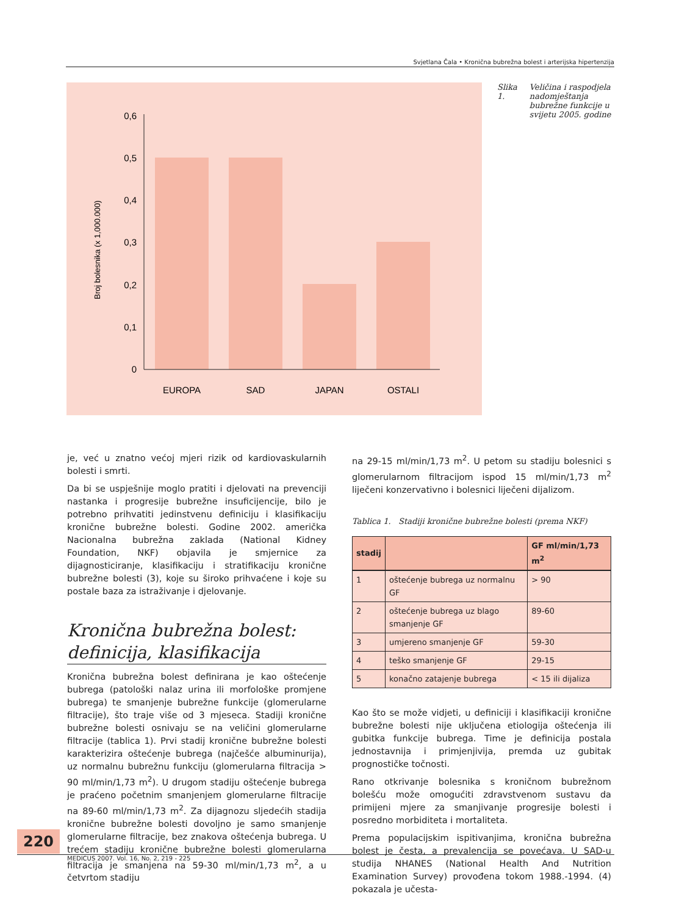Svjetlana Čala • Kronična bubrežna bolest i arterijska hipertenzija
Broj bolesnika (x 1,000.000)
0,6
0,5
0,4
0,3
0,2
0,1
0
EUROPA
SAD
JAPAN
OSTALI
Slika 1. Veličina i raspodjela nadomještanja bubrežne funkcije u svijetu 2005. godine
je, već u znatno većoj mjeri rizik od kardiovaskularnih bolesti i smrti.
Da bi se uspješnije moglo pratiti i djelovati na prevenciji nastanka i progresije bubrežne insuficijencije, bilo je potrebno prihvatiti jedinstvenu definiciju i klasifikaciju kronične bubrežne bolesti. Godine 2002. američka Nacionalna bubrežna zaklada (National Kidney Foundation, NKF) objavila je smjernice za dijagnosticiranje, klasifikaciju i stratifikaciju kronične bubrežne bolesti (3), koje su široko prihvaćene i koje su postale baza za istraživanje i djelovanje.
Kronična bubrežna bolest: definicija, klasifikacija
Kronična bubrežna bolest definirana je kao oštećenje bubrega (patološki nalaz urina ili morfološke promjene bubrega) te smanjenje bubrežne funkcije (glomerularne filtracije), što traje više od 3 mjeseca. Stadiji kronične bubrežne bolesti osnivaju se na veličini glomerularne filtracije (tablica 1). Prvi stadij kronične bubrežne bolesti karakterizira oštećenje bubrega (najčešće albuminurija), uz normalnu bubrežnu funkciju (glomerularna filtracija > 90 ml/min/1,73 m<sup>2</sup>). U drugom stadiju oštećenje bubrega je praćeno početnim smanjenjem glomerularne filtracije na 89-60 ml/min/1,73 m<sup>2</sup>. Za dijagnozu sljedećih stadija kronične bubrežne bolesti dovoljno je samo smanjenje glomerularne filtracije, bez znakova oštećenja bubrega. U trećem stadiju kronične bubrežne bolesti glomerularna filtracija je smanjena na 59-30 ml/min/1,73 m<sup>2</sup>, a u četvrtom stadiju
na 29-15 ml/min/1,73 m<sup>2</sup>. U petom su stadiju bolesnici s glomerularnom filtracijom ispod 15 ml/min/1,73 m<sup>2</sup> liječeni konzervativno i bolesnici liječeni dijalizom.
Tablica 1. Stadiji kronične bubrežne bolesti (prema NKF)
| stadij | | GF ml/min/1,73 m<sup>2</sup> |
| --- | --- | --- |
| 1 | oštećenje bubrega uz normalnu GF | > 90 |
| 2 | oštećenje bubrega uz blago smanjenje GF | 89-60 |
| 3 | umjereno smanjenje GF | 59-30 |
| 4 | teško smanjenje GF | 29-15 |
| 5 | konačno zatajenje bubrega | < 15 ili dijaliza |
Kao što se može vidjeti, u definiciji i klasifikaciji kronične bubrežne bolesti nije uključena etiologija oštećenja ili gubitka funkcije bubrega. Time je definicija postala jednostavnija i primjenjivija, premda uz gubitak prognostičke točnosti.
Rano otkrivanje bolesnika s kroničnom bubrežnom bolešću može omogućiti zdravstvenom sustavu da primijeni mjere za smanjivanje progresije bolesti i posredno morbiditeta i mortaliteta.
Prema populacijskim ispitivanjima, kronična bubrežna bolest je česta, a prevalencija se povećava. U SAD-u studija NHANES (National Health And Nutrition Examination Survey) provođena tokom 1988.-1994. (4) pokazala je učesta-
220
MEDICUS 2007. Vol. 16, No. 2, 219 - 225